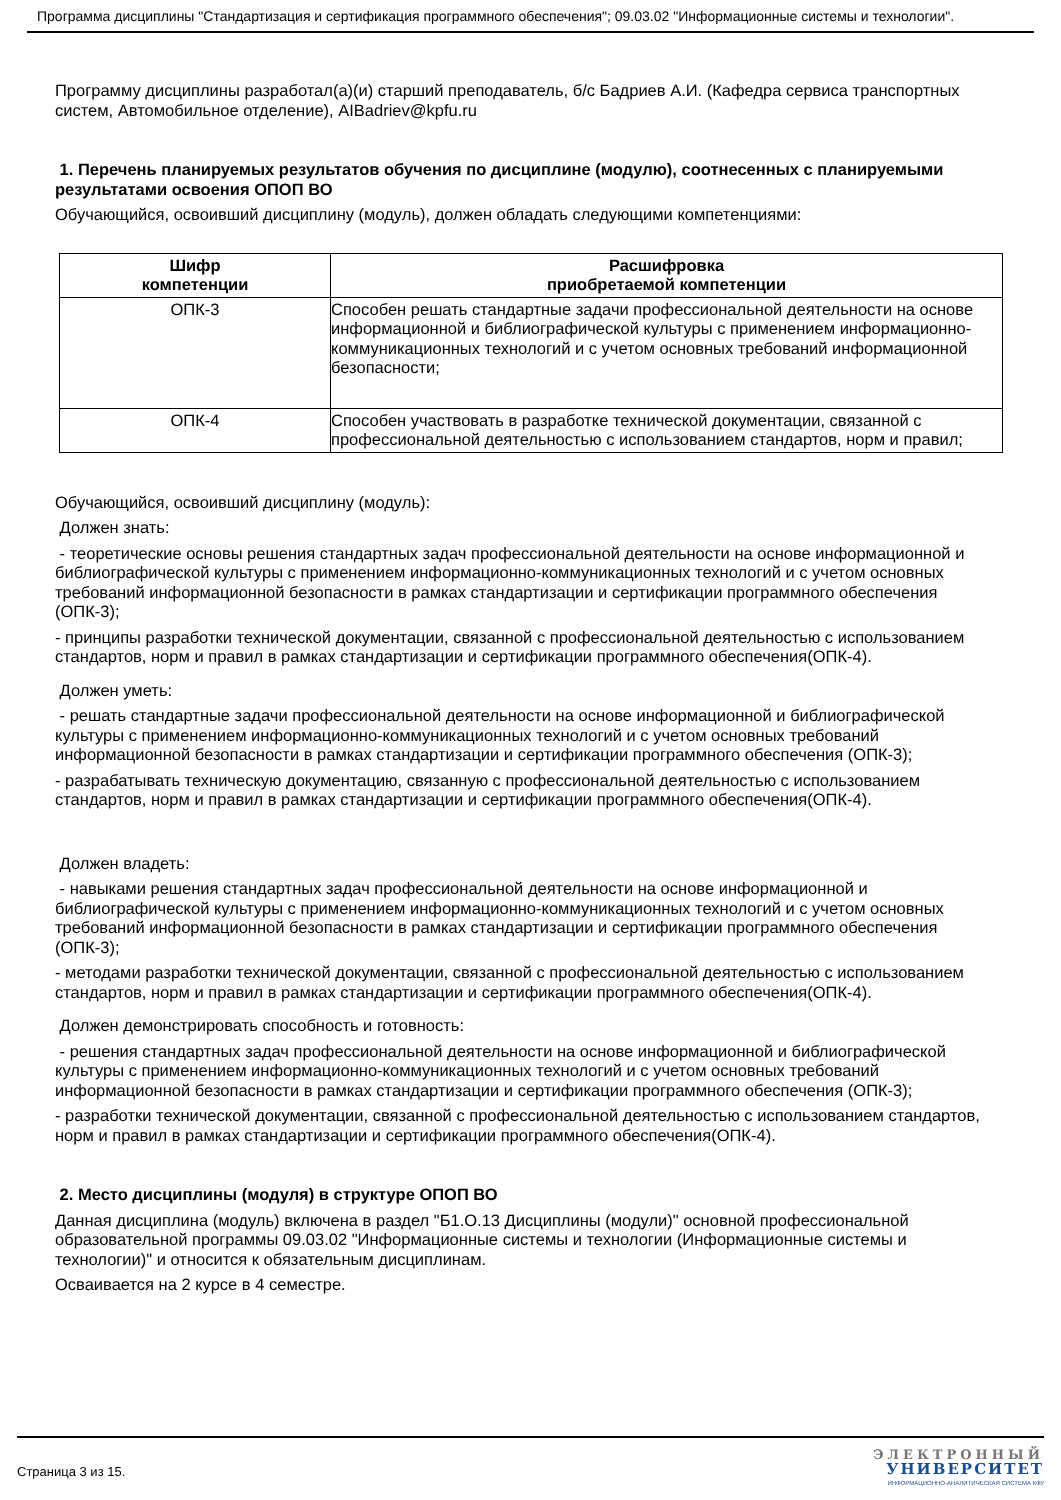Программа дисциплины "Стандартизация и сертификация программного обеспечения"; 09.03.02 "Информационные системы и технологии".
Программу дисциплины разработал(а)(и) старший преподаватель, б/с Бадриев А.И. (Кафедра сервиса транспортных систем, Автомобильное отделение), AIBadriev@kpfu.ru
1. Перечень планируемых результатов обучения по дисциплине (модулю), соотнесенных с планируемыми результатами освоения ОПОП ВО
Обучающийся, освоивший дисциплину (модуль), должен обладать следующими компетенциями:
| Шифр компетенции | Расшифровка приобретаемой компетенции |
| --- | --- |
| ОПК-3 | Способен решать стандартные задачи профессиональной деятельности на основе информационной и библиографической культуры с применением информационно-коммуникационных технологий и с учетом основных требований информационной безопасности; |
| ОПК-4 | Способен участвовать в разработке технической документации, связанной с профессиональной деятельностью с использованием стандартов, норм и правил; |
Обучающийся, освоивший дисциплину (модуль):
Должен знать:
- теоретические основы решения стандартных задач профессиональной деятельности на основе информационной и библиографической культуры с применением информационно-коммуникационных технологий и с учетом основных требований информационной безопасности в рамках стандартизации и сертификации программного обеспечения (ОПК-3);
- принципы разработки технической документации, связанной с профессиональной деятельностью с использованием стандартов, норм и правил в рамках стандартизации и сертификации программного обеспечения(ОПК-4).
Должен уметь:
- решать стандартные задачи профессиональной деятельности на основе информационной и библиографической культуры с применением информационно-коммуникационных технологий и с учетом основных требований информационной безопасности в рамках стандартизации и сертификации программного обеспечения (ОПК-3);
- разрабатывать техническую документацию, связанную с профессиональной деятельностью с использованием стандартов, норм и правил в рамках стандартизации и сертификации программного обеспечения(ОПК-4).
Должен владеть:
- навыками решения стандартных задач профессиональной деятельности на основе информационной и библиографической культуры с применением информационно-коммуникационных технологий и с учетом основных требований информационной безопасности в рамках стандартизации и сертификации программного обеспечения (ОПК-3);
- методами разработки технической документации, связанной с профессиональной деятельностью с использованием стандартов, норм и правил в рамках стандартизации и сертификации программного обеспечения(ОПК-4).
Должен демонстрировать способность и готовность:
- решения стандартных задач профессиональной деятельности на основе информационной и библиографической культуры с применением информационно-коммуникационных технологий и с учетом основных требований информационной безопасности в рамках стандартизации и сертификации программного обеспечения (ОПК-3);
- разработки технической документации, связанной с профессиональной деятельностью с использованием стандартов, норм и правил в рамках стандартизации и сертификации программного обеспечения(ОПК-4).
2. Место дисциплины (модуля) в структуре ОПОП ВО
Данная дисциплина (модуль) включена в раздел "Б1.О.13 Дисциплины (модули)" основной профессиональной образовательной программы 09.03.02 "Информационные системы и технологии (Информационные системы и технологии)" и относится к обязательным дисциплинам.
Осваивается на 2 курсе в 4 семестре.
Страница 3 из 15.
ЭЛЕКТРОННЫЙ
УНИВЕРСИТЕТ
ИНФОРМАЦИОННО-АНАЛИТИЧЕСКАЯ СИСТЕМА КФУ